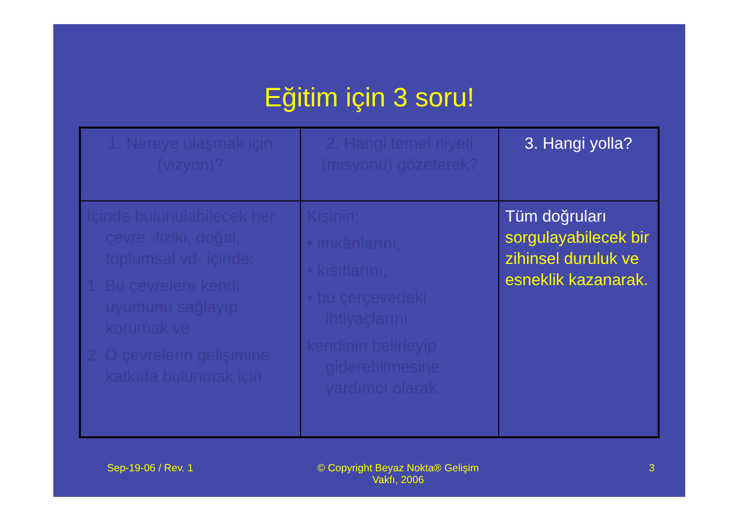Eğitim için 3 soru!
| 1. Nereye ulaşmak için (vizyon)? | 2. Hangi temel niyeti (misyonu) gözeterek? | 3. Hangi yolla? |
| İçinde bulunulabilecek her çevre -fiziki, doğal, toplumsal vd- içinde: 1. Bu çevrelere kendi uyumunu sağlayıp korumak ve 2. O çevrelerin gelişimine katkıda bulunmak için. | Kişinin; • imkânlarını, • kısıtlarını, • bu çerçevedeki ihtiyaçlarını kendinin belirleyip giderebilmesine yardımcı olarak. | Tüm doğruları sorgulayabilecek bir zihinsel duruluk ve esneklik kazanarak. |
Sep-19-06 / Rev. 1 © Copyright Beyaz Nokta® Gelişim Vakfı, 2006
3